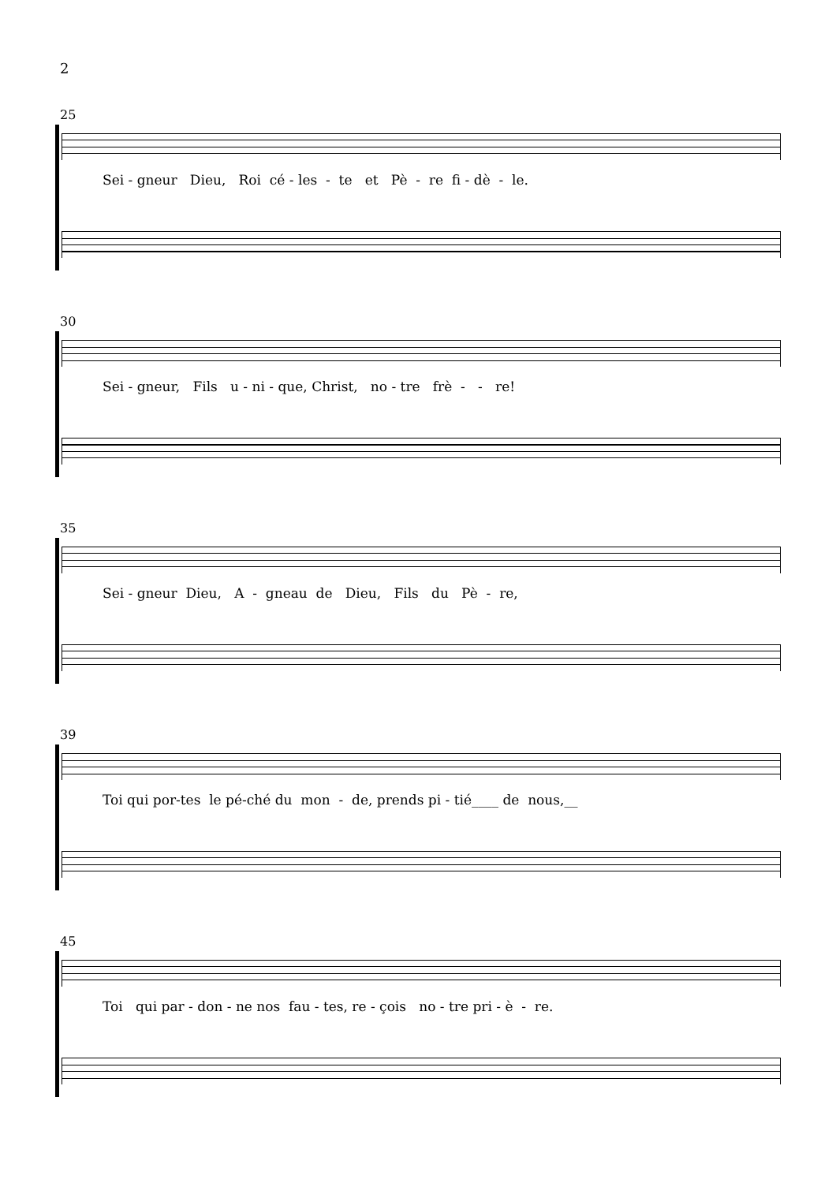2
25
Sei - gneur Dieu, Roi cé - les - te et Pè - re fi - dè - le.
30
Sei - gneur, Fils u - ni - que, Christ, no - tre frè - - re!
35
Sei - gneur Dieu, A - gneau de Dieu, Fils du Pè - re,
39
Toi qui por-tes le pé-ché du mon - de, prends pi - tié____ de nous,__
45
Toi qui par - don - ne nos fau - tes, re - çois no - tre pri - è - re.